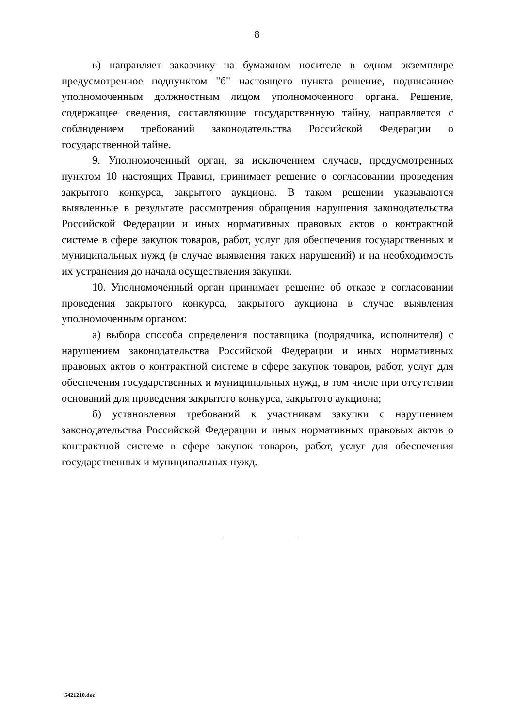8
в) направляет заказчику на бумажном носителе в одном экземпляре предусмотренное подпунктом "б" настоящего пункта решение, подписанное уполномоченным должностным лицом уполномоченного органа. Решение, содержащее сведения, составляющие государственную тайну, направляется с соблюдением требований законодательства Российской Федерации о государственной тайне.
9. Уполномоченный орган, за исключением случаев, предусмотренных пунктом 10 настоящих Правил, принимает решение о согласовании проведения закрытого конкурса, закрытого аукциона. В таком решении указываются выявленные в результате рассмотрения обращения нарушения законодательства Российской Федерации и иных нормативных правовых актов о контрактной системе в сфере закупок товаров, работ, услуг для обеспечения государственных и муниципальных нужд (в случае выявления таких нарушений) и на необходимость их устранения до начала осуществления закупки.
10. Уполномоченный орган принимает решение об отказе в согласовании проведения закрытого конкурса, закрытого аукциона в случае выявления уполномоченным органом:
а) выбора способа определения поставщика (подрядчика, исполнителя) с нарушением законодательства Российской Федерации и иных нормативных правовых актов о контрактной системе в сфере закупок товаров, работ, услуг для обеспечения государственных и муниципальных нужд, в том числе при отсутствии оснований для проведения закрытого конкурса, закрытого аукциона;
б) установления требований к участникам закупки с нарушением законодательства Российской Федерации и иных нормативных правовых актов о контрактной системе в сфере закупок товаров, работ, услуг для обеспечения государственных и муниципальных нужд.
5421210.doc